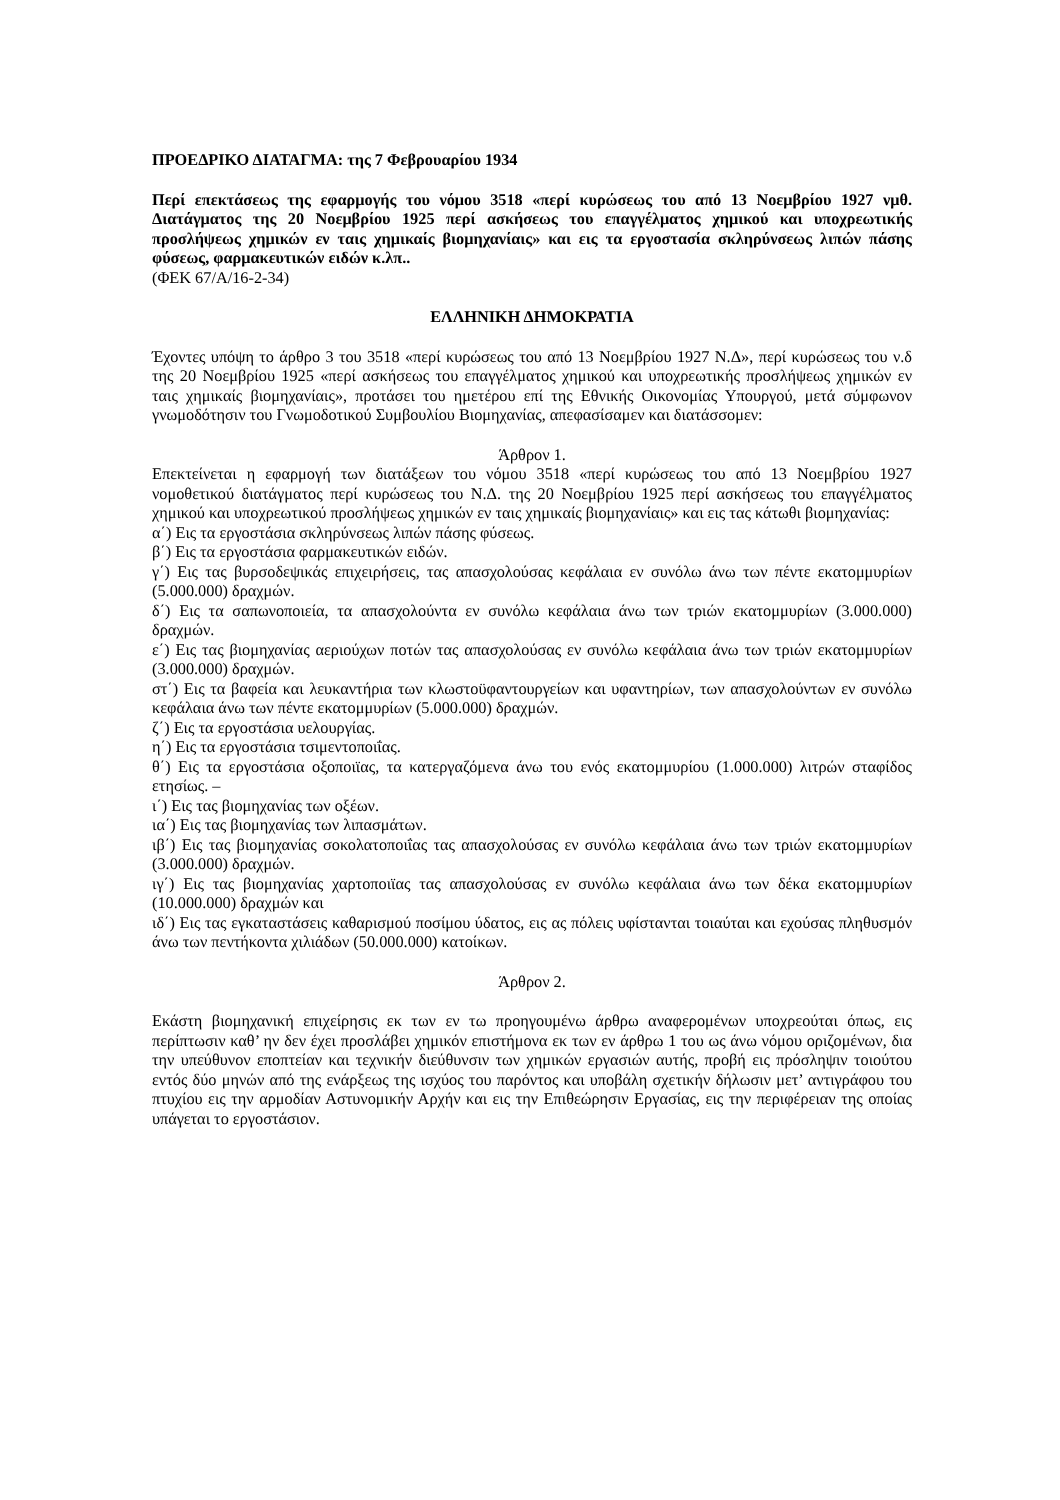ΠΡΟΕΔΡΙΚΟ ΔΙΑΤΑΓΜΑ: της 7 Φεβρουαρίου 1934
Περί επεκτάσεως της εφαρμογής του νόμου 3518 «περί κυρώσεως του από 13 Νοεμβρίου 1927 νμθ. Διατάγματος της 20 Νοεμβρίου 1925 περί ασκήσεως του επαγγέλματος χημικού και υποχρεωτικής προσλήψεως χημικών εν ταις χημικαίς βιομηχανίαις» και εις τα εργοστασία σκληρύνσεως λιπών πάσης φύσεως, φαρμακευτικών ειδών κ.λπ..
(ΦΕΚ 67/Α/16-2-34)
ΕΛΛΗΝΙΚΗ ΔΗΜΟΚΡΑΤΙΑ
Έχοντες υπόψη το άρθρο 3 του 3518 «περί κυρώσεως του από 13 Νοεμβρίου 1927 Ν.Δ», περί κυρώσεως του ν.δ της 20 Νοεμβρίου 1925 «περί ασκήσεως του επαγγέλματος χημικού και υποχρεωτικής προσλήψεως χημικών εν ταις χημικαίς βιομηχανίαις», προτάσει του ημετέρου επί της Εθνικής Οικονομίας Υπουργού, μετά σύμφωνον γνωμοδότησιν του Γνωμοδοτικού Συμβουλίου Βιομηχανίας, απεφασίσαμεν και διατάσσομεν:
Άρθρον 1.
Επεκτείνεται η εφαρμογή των διατάξεων του νόμου 3518 «περί κυρώσεως του από 13 Νοεμβρίου 1927 νομοθετικού διατάγματος περί κυρώσεως του Ν.Δ. της 20 Νοεμβρίου 1925 περί ασκήσεως του επαγγέλματος χημικού και υποχρεωτικού προσλήψεως χημικών εν ταις χημικαίς βιομηχανίαις» και εις τας κάτωθι βιομηχανίας:
α΄) Εις τα εργοστάσια σκληρύνσεως λιπών πάσης φύσεως.
β΄) Εις τα εργοστάσια φαρμακευτικών ειδών.
γ΄) Εις τας βυρσοδεψικάς επιχειρήσεις, τας απασχολούσας κεφάλαια εν συνόλω άνω των πέντε εκατομμυρίων (5.000.000) δραχμών.
δ΄) Εις τα σαπωνοποιεία, τα απασχολούντα εν συνόλω κεφάλαια άνω των τριών εκατομμυρίων (3.000.000) δραχμών.
ε΄) Εις τας βιομηχανίας αεριούχων ποτών τας απασχολούσας εν συνόλω κεφάλαια άνω των τριών εκατομμυρίων (3.000.000) δραχμών.
στ΄) Εις τα βαφεία και λευκαντήρια των κλωστοϋφαντουργείων και υφαντηρίων, των απασχολούντων εν συνόλω κεφάλαια άνω των πέντε εκατομμυρίων (5.000.000) δραχμών.
ζ΄) Εις τα εργοστάσια υελουργίας.
η΄) Εις τα εργοστάσια τσιμεντοποιΐας.
θ΄) Εις τα εργοστάσια οξοποιϊας, τα κατεργαζόμενα άνω του ενός εκατομμυρίου (1.000.000) λιτρών σταφίδος ετησίως. –
ι΄) Εις τας βιομηχανίας των οξέων.
ια΄) Εις τας βιομηχανίας των λιπασμάτων.
ιβ΄) Εις τας βιομηχανίας σοκολατοποιΐας τας απασχολούσας εν συνόλω κεφάλαια άνω των τριών εκατομμυρίων (3.000.000) δραχμών.
ιγ΄) Εις τας βιομηχανίας χαρτοποιϊας τας απασχολούσας εν συνόλω κεφάλαια άνω των δέκα εκατομμυρίων (10.000.000) δραχμών και
ιδ΄) Εις τας εγκαταστάσεις καθαρισμού ποσίμου ύδατος, εις ας πόλεις υφίστανται τοιαύται και εχούσας πληθυσμόν άνω των πεντήκοντα χιλιάδων (50.000.000) κατοίκων.
Άρθρον 2.
Εκάστη βιομηχανική επιχείρησις εκ των εν τω προηγουμένω άρθρω αναφερομένων υποχρεούται όπως, εις περίπτωσιν καθ’ ην δεν έχει προσλάβει χημικόν επιστήμονα εκ των εν άρθρω 1 του ως άνω νόμου οριζομένων, δια την υπεύθυνον εποπτείαν και τεχνικήν διεύθυνσιν των χημικών εργασιών αυτής, προβή εις πρόσληψιν τοιούτου εντός δύο μηνών από της ενάρξεως της ισχύος του παρόντος και υποβάλη σχετικήν δήλωσιν μετ’ αντιγράφου του πτυχίου εις την αρμοδίαν Αστυνομικήν Αρχήν και εις την Επιθεώρησιν Εργασίας, εις την περιφέρειαν της οποίας υπάγεται το εργοστάσιον.